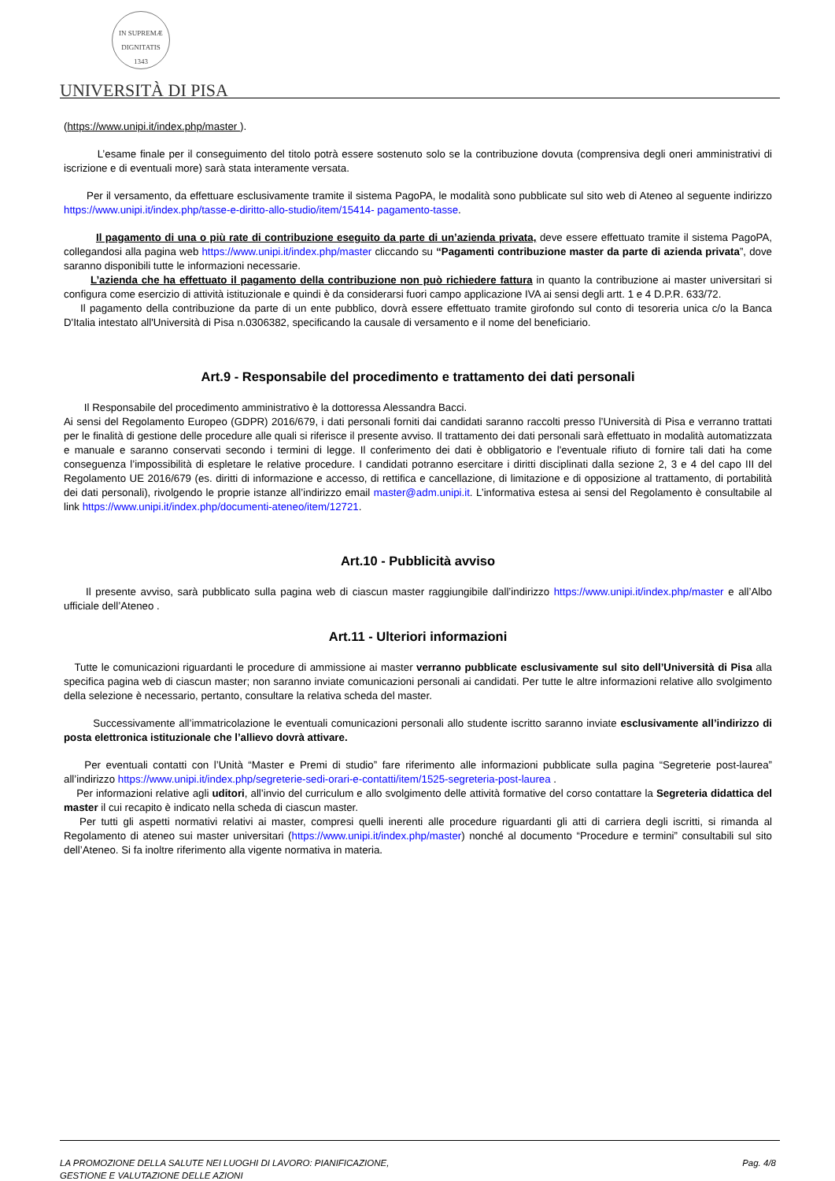IN SUPREMÆ DIGNITATIS
1343
UNIVERSITÀ DI PISA
(https://www.unipi.it/index.php/master ).
L’esame finale per il conseguimento del titolo potrà essere sostenuto solo se la contribuzione dovuta (comprensiva degli oneri amministrativi di iscrizione e di eventuali more) sarà stata interamente versata.
Per il versamento, da effettuare esclusivamente tramite il sistema PagoPA, le modalità sono pubblicate sul sito web di Ateneo al seguente indirizzo https://www.unipi.it/index.php/tasse-e-diritto-allo-studio/item/15414- pagamento-tasse.
Il pagamento di una o più rate di contribuzione eseguito da parte di un’azienda privata, deve essere effettuato tramite il sistema PagoPA, collegandosi alla pagina web https://www.unipi.it/index.php/master cliccando su “Pagamenti contribuzione master da parte di azienda privata”, dove saranno disponibili tutte le informazioni necessarie.
L’azienda che ha effettuato il pagamento della contribuzione non può richiedere fattura in quanto la contribuzione ai master universitari si configura come esercizio di attività istituzionale e quindi è da considerarsi fuori campo applicazione IVA ai sensi degli artt. 1 e 4 D.P.R. 633/72.
Il pagamento della contribuzione da parte di un ente pubblico, dovrà essere effettuato tramite girofondo sul conto di tesoreria unica c/o la Banca D'Italia intestato all'Università di Pisa n.0306382, specificando la causale di versamento e il nome del beneficiario.
Art.9 - Responsabile del procedimento e trattamento dei dati personali
Il Responsabile del procedimento amministrativo è la dottoressa Alessandra Bacci.
Ai sensi del Regolamento Europeo (GDPR) 2016/679, i dati personali forniti dai candidati saranno raccolti presso l’Università di Pisa e verranno trattati per le finalità di gestione delle procedure alle quali si riferisce il presente avviso. Il trattamento dei dati personali sarà effettuato in modalità automatizzata e manuale e saranno conservati secondo i termini di legge. Il conferimento dei dati è obbligatorio e l'eventuale rifiuto di fornire tali dati ha come conseguenza l’impossibilità di espletare le relative procedure. I candidati potranno esercitare i diritti disciplinati dalla sezione 2, 3 e 4 del capo III del Regolamento UE 2016/679 (es. diritti di informazione e accesso, di rettifica e cancellazione, di limitazione e di opposizione al trattamento, di portabilità dei dati personali), rivolgendo le proprie istanze all’indirizzo email master@adm.unipi.it. L’informativa estesa ai sensi del Regolamento è consultabile al link https://www.unipi.it/index.php/documenti-ateneo/item/12721.
Art.10 - Pubblicità avviso
Il presente avviso, sarà pubblicato sulla pagina web di ciascun master raggiungibile dall’indirizzo https://www.unipi.it/index.php/master e all’Albo ufficiale dell’Ateneo .
Art.11 - Ulteriori informazioni
Tutte le comunicazioni riguardanti le procedure di ammissione ai master verranno pubblicate esclusivamente sul sito dell’Università di Pisa alla specifica pagina web di ciascun master; non saranno inviate comunicazioni personali ai candidati. Per tutte le altre informazioni relative allo svolgimento della selezione è necessario, pertanto, consultare la relativa scheda del master.
Successivamente all’immatricolazione le eventuali comunicazioni personali allo studente iscritto saranno inviate esclusivamente all’indirizzo di posta elettronica istituzionale che l’allievo dovrà attivare.
Per eventuali contatti con l’Unità “Master e Premi di studio” fare riferimento alle informazioni pubblicate sulla pagina “Segreterie post-laurea” all’indirizzo https://www.unipi.it/index.php/segreterie-sedi-orari-e-contatti/item/1525-segreteria-post-laurea .
Per informazioni relative agli uditori, all’invio del curriculum e allo svolgimento delle attività formative del corso contattare la Segreteria didattica del master il cui recapito è indicato nella scheda di ciascun master.
Per tutti gli aspetti normativi relativi ai master, compresi quelli inerenti alle procedure riguardanti gli atti di carriera degli iscritti, si rimanda al Regolamento di ateneo sui master universitari (https://www.unipi.it/index.php/master) nonché al documento “Procedure e termini” consultabili sul sito dell’Ateneo. Si fa inoltre riferimento alla vigente normativa in materia.
LA PROMOZIONE DELLA SALUTE NEI LUOGHI DI LAVORO: PIANIFICAZIONE,
GESTIONE E VALUTAZIONE DELLE AZIONI
Pag. 4/8